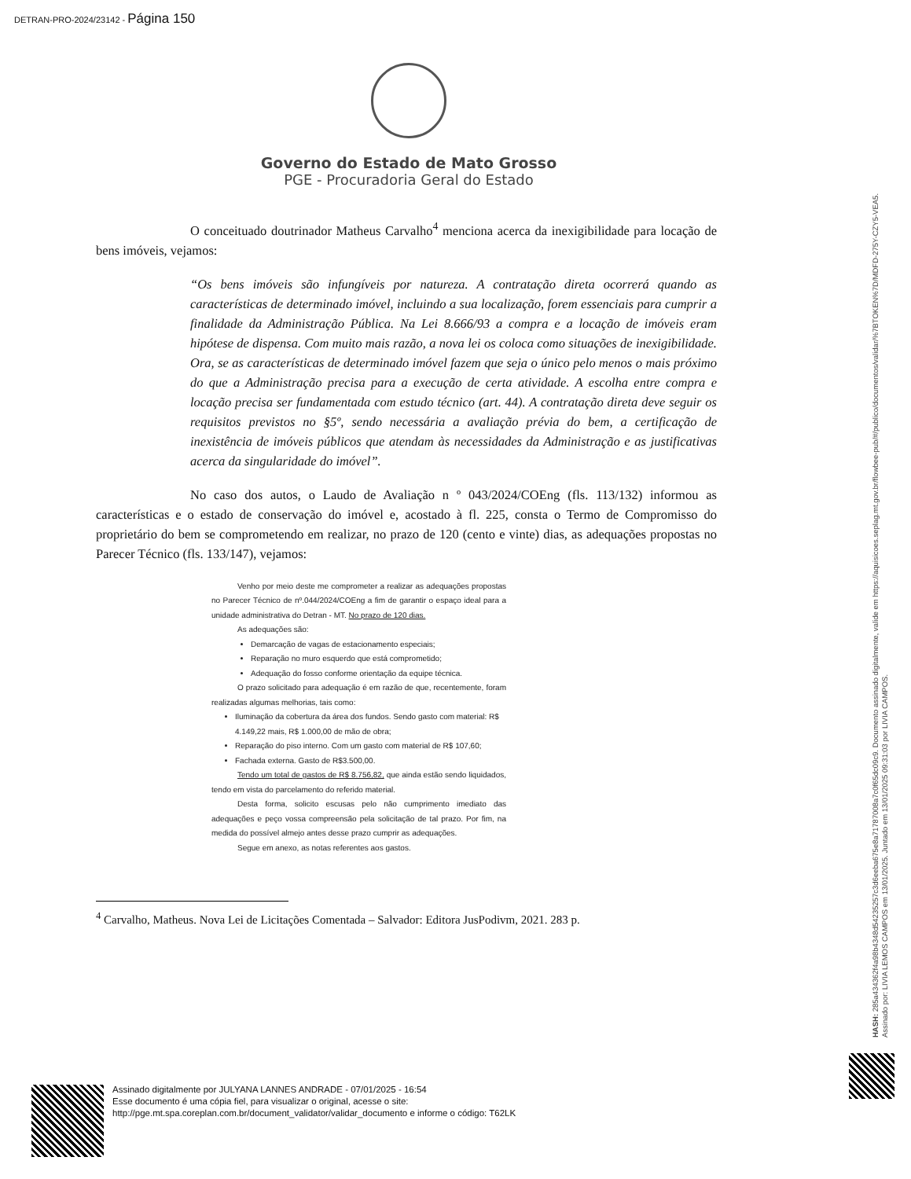DETRAN-PRO-2024/23142 - Página 150
Governo do Estado de Mato Grosso
PGE - Procuradoria Geral do Estado
O conceituado doutrinador Matheus Carvalho<sup>4</sup> menciona acerca da inexigibilidade para locação de bens imóveis, vejamos:
“Os bens imóveis são infungíveis por natureza. A contratação direta ocorrerá quando as características de determinado imóvel, incluindo a sua localização, forem essenciais para cumprir a finalidade da Administração Pública. Na Lei 8.666/93 a compra e a locação de imóveis eram hipótese de dispensa. Com muito mais razão, a nova lei os coloca como situações de inexigibilidade. Ora, se as características de determinado imóvel fazem que seja o único pelo menos o mais próximo do que a Administração precisa para a execução de certa atividade. A escolha entre compra e locação precisa ser fundamentada com estudo técnico (art. 44). A contratação direta deve seguir os requisitos previstos no §5º, sendo necessária a avaliação prévia do bem, a certificação de inexistência de imóveis públicos que atendam às necessidades da Administração e as justificativas acerca da singularidade do imóvel”.
No caso dos autos, o Laudo de Avaliação n º 043/2024/COEng (fls. 113/132) informou as características e o estado de conservação do imóvel e, acostado à fl. 225, consta o Termo de Compromisso do proprietário do bem se comprometendo em realizar, no prazo de 120 (cento e vinte) dias, as adequações propostas no Parecer Técnico (fls. 133/147), vejamos:
Venho por meio deste me comprometer a realizar as adequações propostas no Parecer Técnico de nº.044/2024/COEng a fim de garantir o espaço ideal para a unidade administrativa do Detran - MT. No prazo de 120 dias.
As adequações são:
Demarcação de vagas de estacionamento especiais;
Reparação no muro esquerdo que está comprometido;
Adequação do fosso conforme orientação da equipe técnica.
O prazo solicitado para adequação é em razão de que, recentemente, foram realizadas algumas melhorias, tais como:
Iluminação da cobertura da área dos fundos. Sendo gasto com material: R$ 4.149,22 mais, R$ 1.000,00 de mão de obra;
Reparação do piso interno. Com um gasto com material de R$ 107,60;
Fachada externa. Gasto de R$3.500,00.
Tendo um total de gastos de R$ 8.756,82, que ainda estão sendo liquidados, tendo em vista do parcelamento do referido material.
Desta forma, solicito escusas pelo não cumprimento imediato das adequações e peço vossa compreensão pela solicitação de tal prazo. Por fim, na medida do possível almejo antes desse prazo cumprir as adequações.
Segue em anexo, as notas referentes aos gastos.
<sup>4</sup> Carvalho, Matheus. Nova Lei de Licitações Comentada – Salvador: Editora JusPodivm, 2021. 283 p.
HASH: 285a434362f4a98b4348d54235257c3d6eeba675e8a71787008a7c0f65dc09c9. Documento assinado digitalmente, valide em https://aquisicoes.seplag.mt.gov.br/flowbee-pub/#/publico/documentos/validar/%7BTOKEN%7D/MDFD-275Y-CZY5-VEA5.
Assinado por: LIVIA LEMOS CAMPOS em 13/01/2025. Juntado em 13/01/2025 09:31:03 por LIVIA CAMPOS.
Assinado digitalmente por JULYANA LANNES ANDRADE - 07/01/2025 - 16:54
Esse documento é uma cópia fiel, para visualizar o original, acesse o site:
http://pge.mt.spa.coreplan.com.br/document_validator/validar_documento e informe o código: T62LK